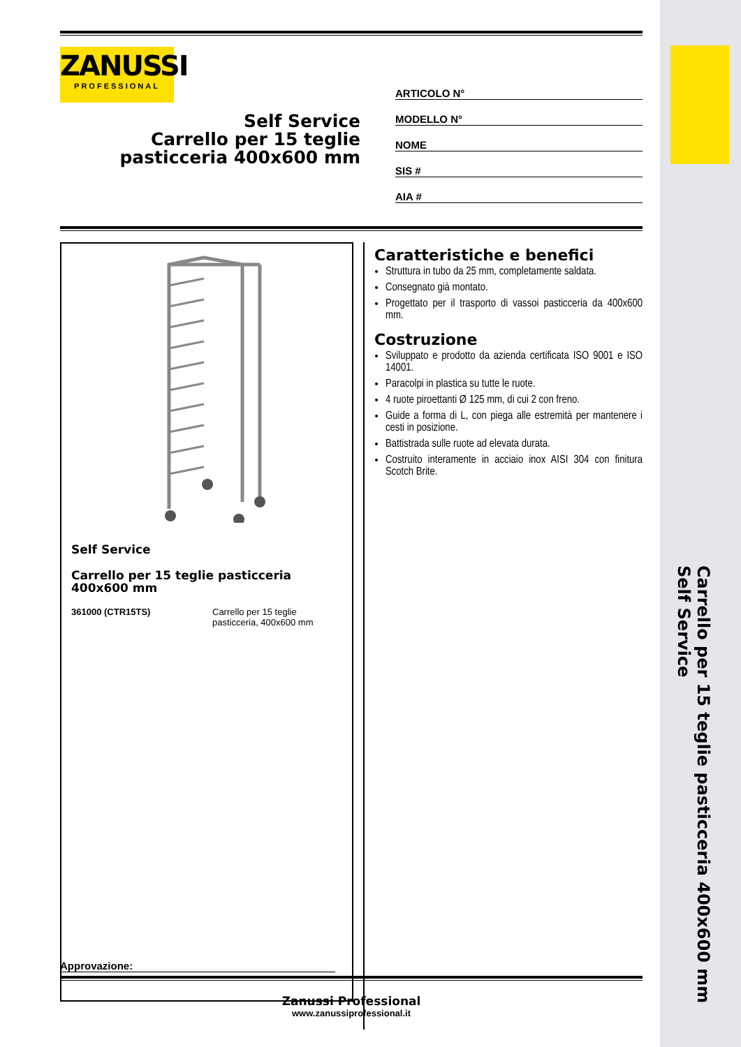Carrello per 15 teglie pasticceria 400x600 mm
Self Service
ZANUSSI
PROFESSIONAL
Self Service
Carrello per 15 teglie
pasticceria 400x600 mm
ARTICOLO N°
MODELLO N°
NOME
SIS #
AIA #
Self Service
Carrello per 15 teglie pasticceria 400x600 mm
361000 (CTR15TS) Carrello per 15 teglie
pasticceria, 400x600 mm
Caratteristiche e benefici
Struttura in tubo da 25 mm, completamente saldata.
Consegnato già montato.
Progettato per il trasporto di vassoi pasticceria da 400x600 mm.
Costruzione
Sviluppato e prodotto da azienda certificata ISO 9001 e ISO 14001.
Paracolpi in plastica su tutte le ruote.
4 ruote piroettanti Ø 125 mm, di cui 2 con freno.
Guide a forma di L, con piega alle estremità per mantenere i cesti in posizione.
Battistrada sulle ruote ad elevata durata.
Costruito interamente in acciaio inox AISI 304 con finitura Scotch Brite.
Approvazione:
Zanussi Professional
www.zanussiprofessional.it